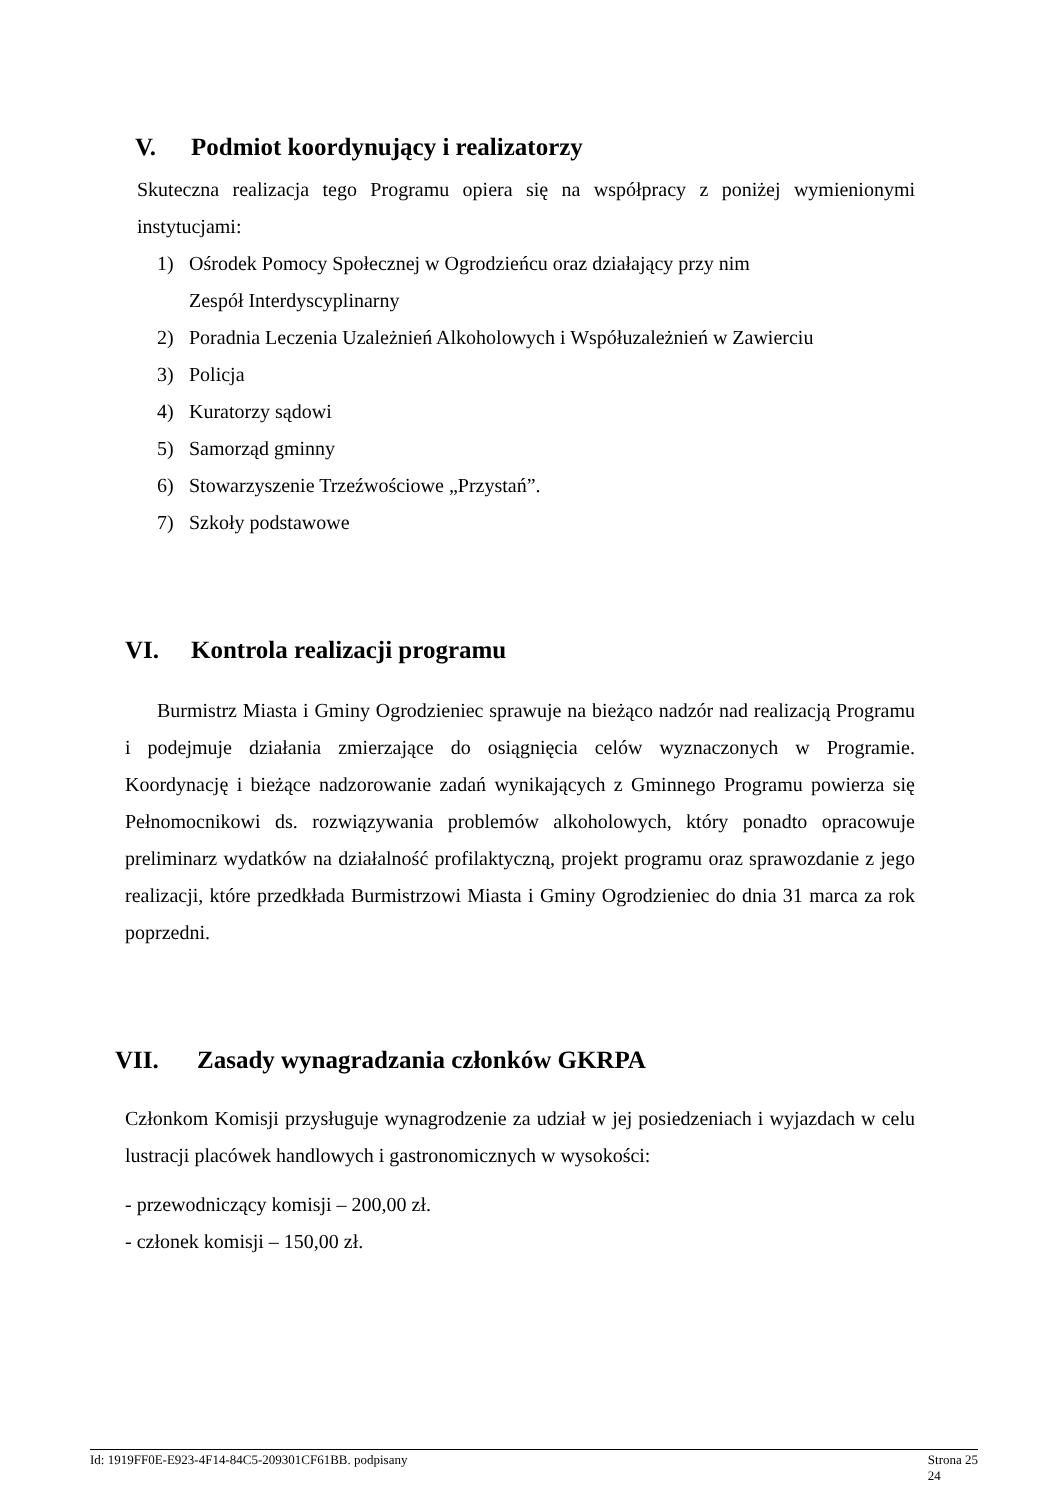V. Podmiot koordynujący i realizatorzy
Skuteczna realizacja tego Programu opiera się na współpracy z poniżej wymienionymi instytucjami:
1) Ośrodek Pomocy Społecznej w Ogrodzieńcu oraz działający przy nim
Zespół Interdyscyplinarny
2) Poradnia Leczenia Uzależnień Alkoholowych i Współuzależnień w Zawierciu
3) Policja
4) Kuratorzy sądowi
5) Samorząd gminny
6) Stowarzyszenie Trzeźwościowe „Przystań”.
7) Szkoły podstawowe
VI. Kontrola realizacji programu
Burmistrz Miasta i Gminy Ogrodzieniec sprawuje na bieżąco nadzór nad realizacją Programu i podejmuje działania zmierzające do osiągnięcia celów wyznaczonych w Programie. Koordynację i bieżące nadzorowanie zadań wynikających z Gminnego Programu powierza się Pełnomocnikowi ds. rozwiązywania problemów alkoholowych, który ponadto opracowuje preliminarz wydatków na działalność profilaktyczną, projekt programu oraz sprawozdanie z jego realizacji, które przedkłada Burmistrzowi Miasta i Gminy Ogrodzieniec do dnia 31 marca za rok poprzedni.
VII. Zasady wynagradzania członków GKRPA
Członkom Komisji przysługuje wynagrodzenie za udział w jej posiedzeniach i wyjazdach w celu lustracji placówek handlowych i gastronomicznych w wysokości:
- przewodniczący komisji – 200,00 zł.
- członek komisji – 150,00 zł.
Id: 1919FF0E-E923-4F14-84C5-209301CF61BB. podpisany Strona 25
24